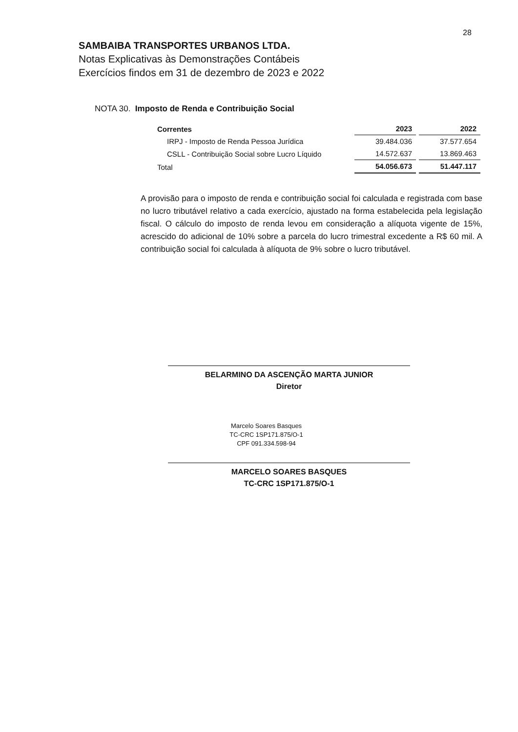28
SAMBAIBA TRANSPORTES URBANOS LTDA.
Notas Explicativas às Demonstrações Contábeis
Exercícios findos em 31 de dezembro de 2023 e 2022
NOTA 30. Imposto de Renda e Contribuição Social
| Correntes | 2023 | 2022 |
| --- | --- | --- |
| IRPJ - Imposto de Renda Pessoa Jurídica | 39.484.036 | 37.577.654 |
| CSLL - Contribuição Social sobre Lucro Líquido | 14.572.637 | 13.869.463 |
| Total | 54.056.673 | 51.447.117 |
A provisão para o imposto de renda e contribuição social foi calculada e registrada com base no lucro tributável relativo a cada exercício, ajustado na forma estabelecida pela legislação fiscal. O cálculo do imposto de renda levou em consideração a alíquota vigente de 15%, acrescido do adicional de 10% sobre a parcela do lucro trimestral excedente a R$ 60 mil. A contribuição social foi calculada à alíquota de 9% sobre o lucro tributável.
BELARMINO DA ASCENÇÃO MARTA JUNIOR
Diretor
Marcelo Soares Basques
TC-CRC 1SP171.875/O-1
CPF 091.334.598-94
MARCELO SOARES BASQUES
TC-CRC 1SP171.875/O-1